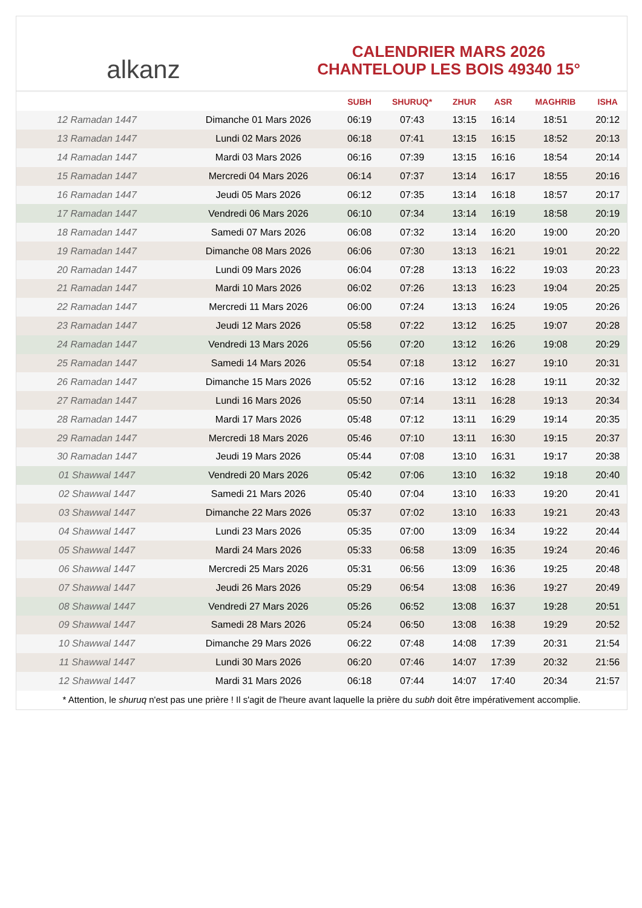alkanz
CALENDRIER MARS 2026
CHANTELOUP LES BOIS 49340 15°
| | | SUBH | SHURUQ* | ZHUR | ASR | MAGHRIB | ISHA |
| --- | --- | --- | --- | --- | --- | --- | --- |
| 12 Ramadan 1447 | Dimanche 01 Mars 2026 | 06:19 | 07:43 | 13:15 | 16:14 | 18:51 | 20:12 |
| 13 Ramadan 1447 | Lundi 02 Mars 2026 | 06:18 | 07:41 | 13:15 | 16:15 | 18:52 | 20:13 |
| 14 Ramadan 1447 | Mardi 03 Mars 2026 | 06:16 | 07:39 | 13:15 | 16:16 | 18:54 | 20:14 |
| 15 Ramadan 1447 | Mercredi 04 Mars 2026 | 06:14 | 07:37 | 13:14 | 16:17 | 18:55 | 20:16 |
| 16 Ramadan 1447 | Jeudi 05 Mars 2026 | 06:12 | 07:35 | 13:14 | 16:18 | 18:57 | 20:17 |
| 17 Ramadan 1447 | Vendredi 06 Mars 2026 | 06:10 | 07:34 | 13:14 | 16:19 | 18:58 | 20:19 |
| 18 Ramadan 1447 | Samedi 07 Mars 2026 | 06:08 | 07:32 | 13:14 | 16:20 | 19:00 | 20:20 |
| 19 Ramadan 1447 | Dimanche 08 Mars 2026 | 06:06 | 07:30 | 13:13 | 16:21 | 19:01 | 20:22 |
| 20 Ramadan 1447 | Lundi 09 Mars 2026 | 06:04 | 07:28 | 13:13 | 16:22 | 19:03 | 20:23 |
| 21 Ramadan 1447 | Mardi 10 Mars 2026 | 06:02 | 07:26 | 13:13 | 16:23 | 19:04 | 20:25 |
| 22 Ramadan 1447 | Mercredi 11 Mars 2026 | 06:00 | 07:24 | 13:13 | 16:24 | 19:05 | 20:26 |
| 23 Ramadan 1447 | Jeudi 12 Mars 2026 | 05:58 | 07:22 | 13:12 | 16:25 | 19:07 | 20:28 |
| 24 Ramadan 1447 | Vendredi 13 Mars 2026 | 05:56 | 07:20 | 13:12 | 16:26 | 19:08 | 20:29 |
| 25 Ramadan 1447 | Samedi 14 Mars 2026 | 05:54 | 07:18 | 13:12 | 16:27 | 19:10 | 20:31 |
| 26 Ramadan 1447 | Dimanche 15 Mars 2026 | 05:52 | 07:16 | 13:12 | 16:28 | 19:11 | 20:32 |
| 27 Ramadan 1447 | Lundi 16 Mars 2026 | 05:50 | 07:14 | 13:11 | 16:28 | 19:13 | 20:34 |
| 28 Ramadan 1447 | Mardi 17 Mars 2026 | 05:48 | 07:12 | 13:11 | 16:29 | 19:14 | 20:35 |
| 29 Ramadan 1447 | Mercredi 18 Mars 2026 | 05:46 | 07:10 | 13:11 | 16:30 | 19:15 | 20:37 |
| 30 Ramadan 1447 | Jeudi 19 Mars 2026 | 05:44 | 07:08 | 13:10 | 16:31 | 19:17 | 20:38 |
| 01 Shawwal 1447 | Vendredi 20 Mars 2026 | 05:42 | 07:06 | 13:10 | 16:32 | 19:18 | 20:40 |
| 02 Shawwal 1447 | Samedi 21 Mars 2026 | 05:40 | 07:04 | 13:10 | 16:33 | 19:20 | 20:41 |
| 03 Shawwal 1447 | Dimanche 22 Mars 2026 | 05:37 | 07:02 | 13:10 | 16:33 | 19:21 | 20:43 |
| 04 Shawwal 1447 | Lundi 23 Mars 2026 | 05:35 | 07:00 | 13:09 | 16:34 | 19:22 | 20:44 |
| 05 Shawwal 1447 | Mardi 24 Mars 2026 | 05:33 | 06:58 | 13:09 | 16:35 | 19:24 | 20:46 |
| 06 Shawwal 1447 | Mercredi 25 Mars 2026 | 05:31 | 06:56 | 13:09 | 16:36 | 19:25 | 20:48 |
| 07 Shawwal 1447 | Jeudi 26 Mars 2026 | 05:29 | 06:54 | 13:08 | 16:36 | 19:27 | 20:49 |
| 08 Shawwal 1447 | Vendredi 27 Mars 2026 | 05:26 | 06:52 | 13:08 | 16:37 | 19:28 | 20:51 |
| 09 Shawwal 1447 | Samedi 28 Mars 2026 | 05:24 | 06:50 | 13:08 | 16:38 | 19:29 | 20:52 |
| 10 Shawwal 1447 | Dimanche 29 Mars 2026 | 06:22 | 07:48 | 14:08 | 17:39 | 20:31 | 21:54 |
| 11 Shawwal 1447 | Lundi 30 Mars 2026 | 06:20 | 07:46 | 14:07 | 17:39 | 20:32 | 21:56 |
| 12 Shawwal 1447 | Mardi 31 Mars 2026 | 06:18 | 07:44 | 14:07 | 17:40 | 20:34 | 21:57 |
* Attention, le shuruq n'est pas une prière ! Il s'agit de l'heure avant laquelle la prière du subh doit être impérativement accomplie.